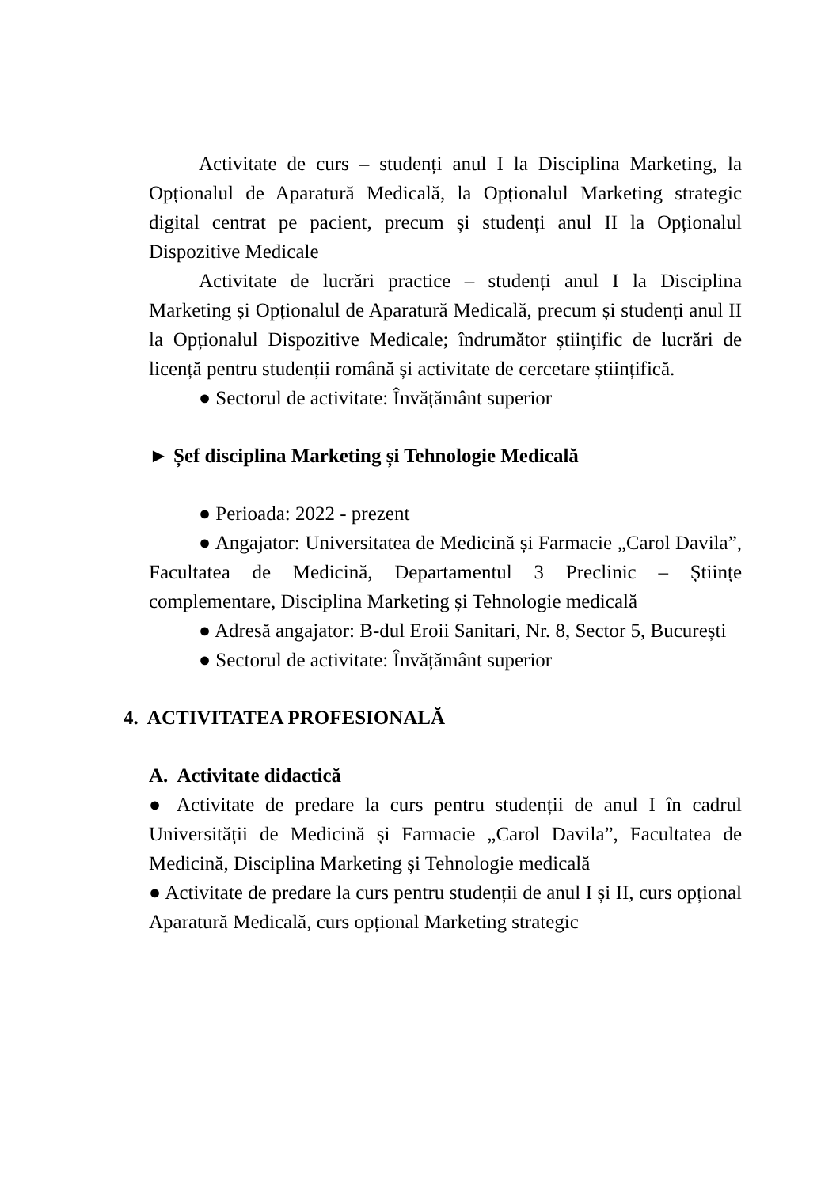Activitate de curs – studenți anul I la Disciplina Marketing, la Opționalul de Aparatură Medicală, la Opționalul Marketing strategic digital centrat pe pacient, precum și studenți anul II la Opționalul Dispozitive Medicale
Activitate de lucrări practice – studenți anul I la Disciplina Marketing și Opționalul de Aparatură Medicală, precum și studenți anul II la Opționalul Dispozitive Medicale; îndrumător științific de lucrări de licență pentru studenții română și activitate de cercetare științifică.
● Sectorul de activitate: Învățământ superior
► Șef disciplina Marketing și Tehnologie Medicală
● Perioada: 2022 - prezent
● Angajator: Universitatea de Medicină și Farmacie „Carol Davila”, Facultatea de Medicină, Departamentul 3 Preclinic – Științe complementare, Disciplina Marketing și Tehnologie medicală
● Adresă angajator: B-dul Eroii Sanitari, Nr. 8, Sector 5, București
● Sectorul de activitate: Învățământ superior
4. ACTIVITATEA PROFESIONALĂ
A. Activitate didactică
● Activitate de predare la curs pentru studenții de anul I în cadrul Universității de Medicină și Farmacie „Carol Davila”, Facultatea de Medicină, Disciplina Marketing și Tehnologie medicală
● Activitate de predare la curs pentru studenții de anul I și II, curs opțional Aparatură Medicală, curs opțional Marketing strategic